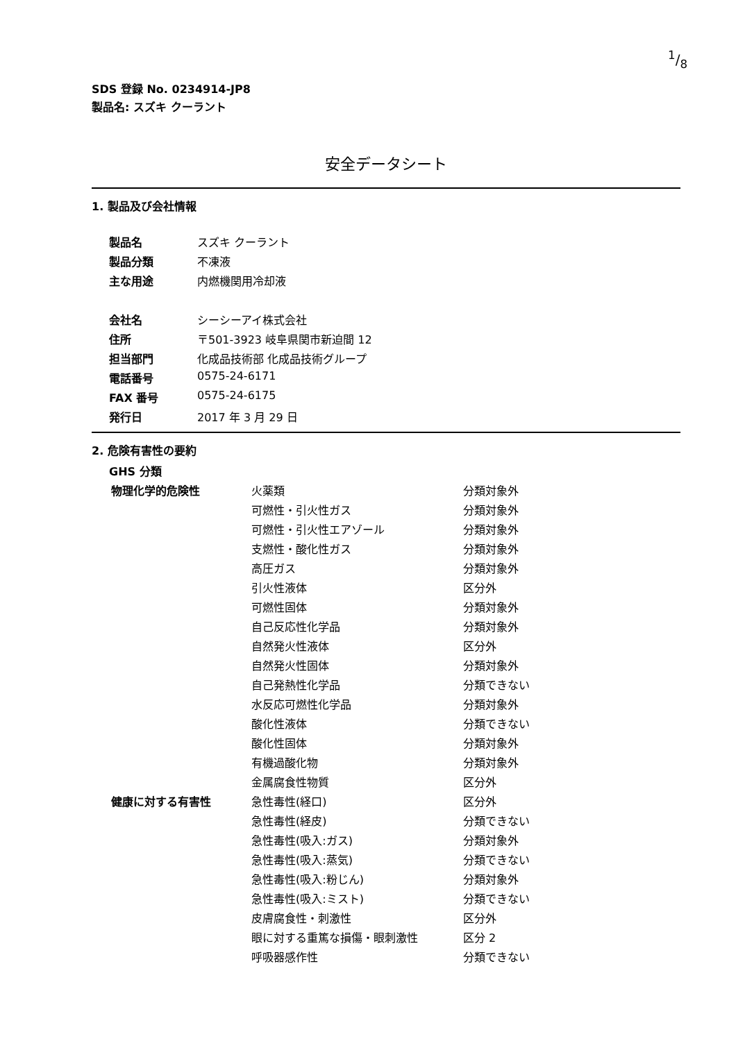1/8
SDS 登録 No. 0234914-JP8
製品名: スズキ クーラント
安全データシート
1. 製品及び会社情報
| 製品名 | スズキ クーラント |
| 製品分類 | 不凍液 |
| 主な用途 | 内燃機関用冷却液 |
| 会社名 | シーシーアイ株式会社 |
| 住所 | 〒501-3923 岐阜県関市新迫間 12 |
| 担当部門 | 化成品技術部 化成品技術グループ |
| 電話番号 | 0575-24-6171 |
| FAX 番号 | 0575-24-6175 |
| 発行日 | 2017 年 3 月 29 日 |
2. 危険有害性の要約
GHS 分類
| 物理化学的危険性 | 火薬類 | 分類対象外 |
| | 可燃性・引火性ガス | 分類対象外 |
| | 可燃性・引火性エアゾール | 分類対象外 |
| | 支燃性・酸化性ガス | 分類対象外 |
| | 高圧ガス | 分類対象外 |
| | 引火性液体 | 区分外 |
| | 可燃性固体 | 分類対象外 |
| | 自己反応性化学品 | 分類対象外 |
| | 自然発火性液体 | 区分外 |
| | 自然発火性固体 | 分類対象外 |
| | 自己発熱性化学品 | 分類できない |
| | 水反応可燃性化学品 | 分類対象外 |
| | 酸化性液体 | 分類できない |
| | 酸化性固体 | 分類対象外 |
| | 有機過酸化物 | 分類対象外 |
| | 金属腐食性物質 | 区分外 |
| 健康に対する有害性 | 急性毒性(経口) | 区分外 |
| | 急性毒性(経皮) | 分類できない |
| | 急性毒性(吸入:ガス) | 分類対象外 |
| | 急性毒性(吸入:蒸気) | 分類できない |
| | 急性毒性(吸入:粉じん) | 分類対象外 |
| | 急性毒性(吸入:ミスト) | 分類できない |
| | 皮膚腐食性・刺激性 | 区分外 |
| | 眼に対する重篤な損傷・眼刺激性 | 区分 2 |
| | 呼吸器感作性 | 分類できない |